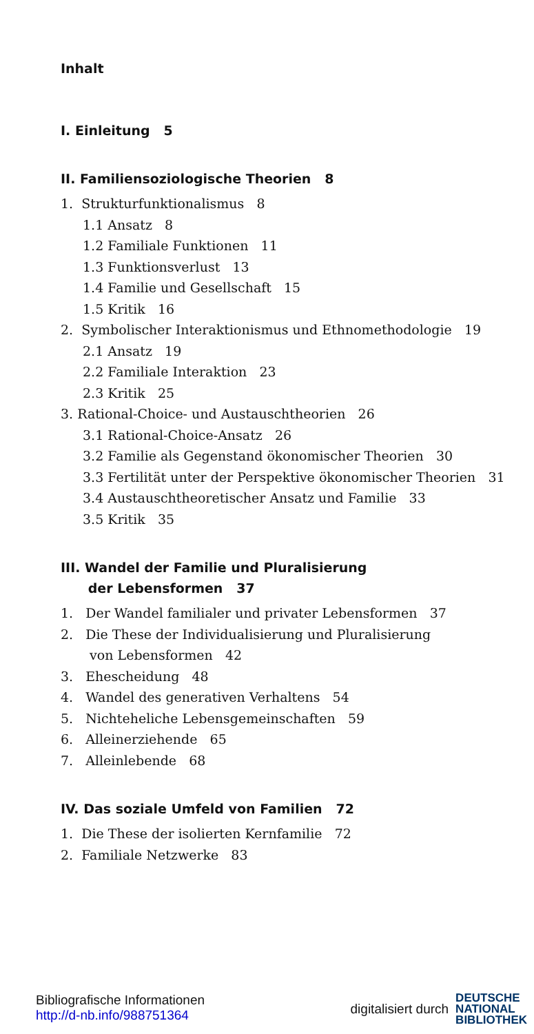Inhalt
I. Einleitung 5
II. Familiensoziologische Theorien 8
1. Strukturfunktionalismus 8
1.1 Ansatz 8
1.2 Familiale Funktionen 11
1.3 Funktionsverlust 13
1.4 Familie und Gesellschaft 15
1.5 Kritik 16
2. Symbolischer Interaktionismus und Ethnomethodologie 19
2.1 Ansatz 19
2.2 Familiale Interaktion 23
2.3 Kritik 25
3. Rational-Choice- und Austauschtheorien 26
3.1 Rational-Choice-Ansatz 26
3.2 Familie als Gegenstand ökonomischer Theorien 30
3.3 Fertilität unter der Perspektive ökonomischer Theorien 31
3.4 Austauschtheoretischer Ansatz und Familie 33
3.5 Kritik 35
III. Wandel der Familie und Pluralisierung
der Lebensformen 37
1. Der Wandel familialer und privater Lebensformen 37
2. Die These der Individualisierung und Pluralisierung
von Lebensformen 42
3. Ehescheidung 48
4. Wandel des generativen Verhaltens 54
5. Nichteheliche Lebensgemeinschaften 59
6. Alleinerziehende 65
7. Alleinlebende 68
IV. Das soziale Umfeld von Familien 72
1. Die These der isolierten Kernfamilie 72
2. Familiale Netzwerke 83
Bibliografische Informationen
http://d-nb.info/988751364
digitalisiert durch DEUTSCHE
NATIONAL
BIBLIOTHEK